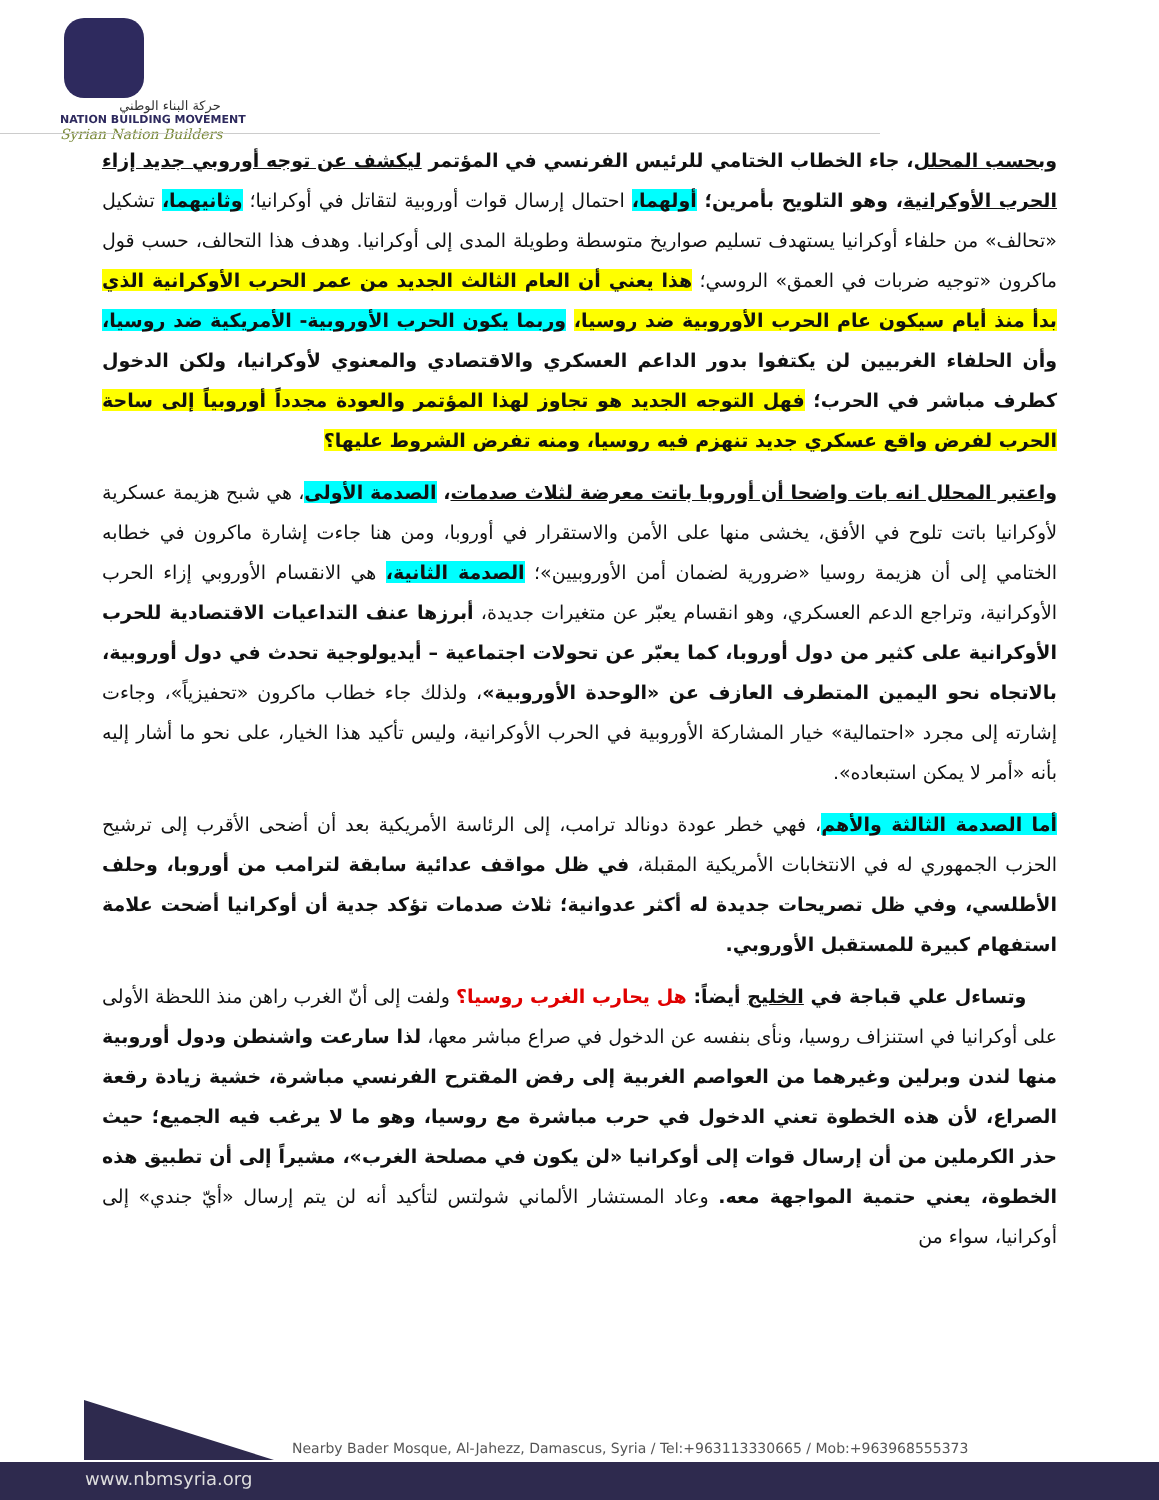حركة البناء الوطني
NATION BUILDING MOVEMENT
Syrian Nation Builders
وبحسب المحلل، جاء الخطاب الختامي للرئيس الفرنسي في المؤتمر ليكشف عن توجه أوروبي جديد إزاء الحرب الأوكرانية، وهو التلويح بأمرين؛ أولهما، احتمال إرسال قوات أوروبية لتقاتل في أوكرانيا؛ وثانيهما، تشكيل «تحالف» من حلفاء أوكرانيا يستهدف تسليم صواريخ متوسطة وطويلة المدى إلى أوكرانيا. وهدف هذا التحالف، حسب قول ماكرون «توجيه ضربات في العمق» الروسي؛ هذا يعني أن العام الثالث الجديد من عمر الحرب الأوكرانية الذي بدأ منذ أيام سيكون عام الحرب الأوروبية ضد روسيا، وربما يكون الحرب الأوروبية- الأمريكية ضد روسيا، وأن الحلفاء الغربيين لن يكتفوا بدور الداعم العسكري والاقتصادي والمعنوي لأوكرانيا، ولكن الدخول كطرف مباشر في الحرب؛ فهل التوجه الجديد هو تجاوز لهذا المؤتمر والعودة مجدداً أوروبياً إلى ساحة الحرب لفرض واقع عسكري جديد تنهزم فيه روسيا، ومنه تفرض الشروط عليها؟
واعتبر المحلل انه بات واضحا أن أوروبا باتت معرضة لثلاث صدمات، الصدمة الأولى، هي شبح هزيمة عسكرية لأوكرانيا باتت تلوح في الأفق، يخشى منها على الأمن والاستقرار في أوروبا، ومن هنا جاءت إشارة ماكرون في خطابه الختامي إلى أن هزيمة روسيا «ضرورية لضمان أمن الأوروبيين»؛ الصدمة الثانية، هي الانقسام الأوروبي إزاء الحرب الأوكرانية، وتراجع الدعم العسكري، وهو انقسام يعبّر عن متغيرات جديدة، أبرزها عنف التداعيات الاقتصادية للحرب الأوكرانية على كثير من دول أوروبا، كما يعبّر عن تحولات اجتماعية – أيديولوجية تحدث في دول أوروبية، بالاتجاه نحو اليمين المتطرف العازف عن «الوحدة الأوروبية»، ولذلك جاء خطاب ماكرون «تحفيزياً»، وجاءت إشارته إلى مجرد «احتمالية» خيار المشاركة الأوروبية في الحرب الأوكرانية، وليس تأكيد هذا الخيار، على نحو ما أشار إليه بأنه «أمر لا يمكن استبعاده».
أما الصدمة الثالثة والأهم، فهي خطر عودة دونالد ترامب، إلى الرئاسة الأمريكية بعد أن أضحى الأقرب إلى ترشيح الحزب الجمهوري له في الانتخابات الأمريكية المقبلة، في ظل مواقف عدائية سابقة لترامب من أوروبا، وحلف الأطلسي، وفي ظل تصريحات جديدة له أكثر عدوانية؛ ثلاث صدمات تؤكد جدية أن أوكرانيا أضحت علامة استفهام كبيرة للمستقبل الأوروبي.
وتساءل علي قباجة في الخليج أيضاً: هل يحارب الغرب روسيا؟ ولفت إلى أنّ الغرب راهن منذ اللحظة الأولى على أوكرانيا في استنزاف روسيا، ونأى بنفسه عن الدخول في صراع مباشر معها، لذا سارعت واشنطن ودول أوروبية منها لندن وبرلين وغيرهما من العواصم الغربية إلى رفض المقترح الفرنسي مباشرة، خشية زيادة رقعة الصراع، لأن هذه الخطوة تعني الدخول في حرب مباشرة مع روسيا، وهو ما لا يرغب فيه الجميع؛ حيث حذر الكرملين من أن إرسال قوات إلى أوكرانيا «لن يكون في مصلحة الغرب»، مشيراً إلى أن تطبيق هذه الخطوة، يعني حتمية المواجهة معه. وعاد المستشار الألماني شولتس لتأكيد أنه لن يتم إرسال «أيّ جندي» إلى أوكرانيا، سواء من
Nearby Bader Mosque, Al-Jahezz, Damascus, Syria / Tel:+963113330665 / Mob:+963968555373
www.nbmsyria.org